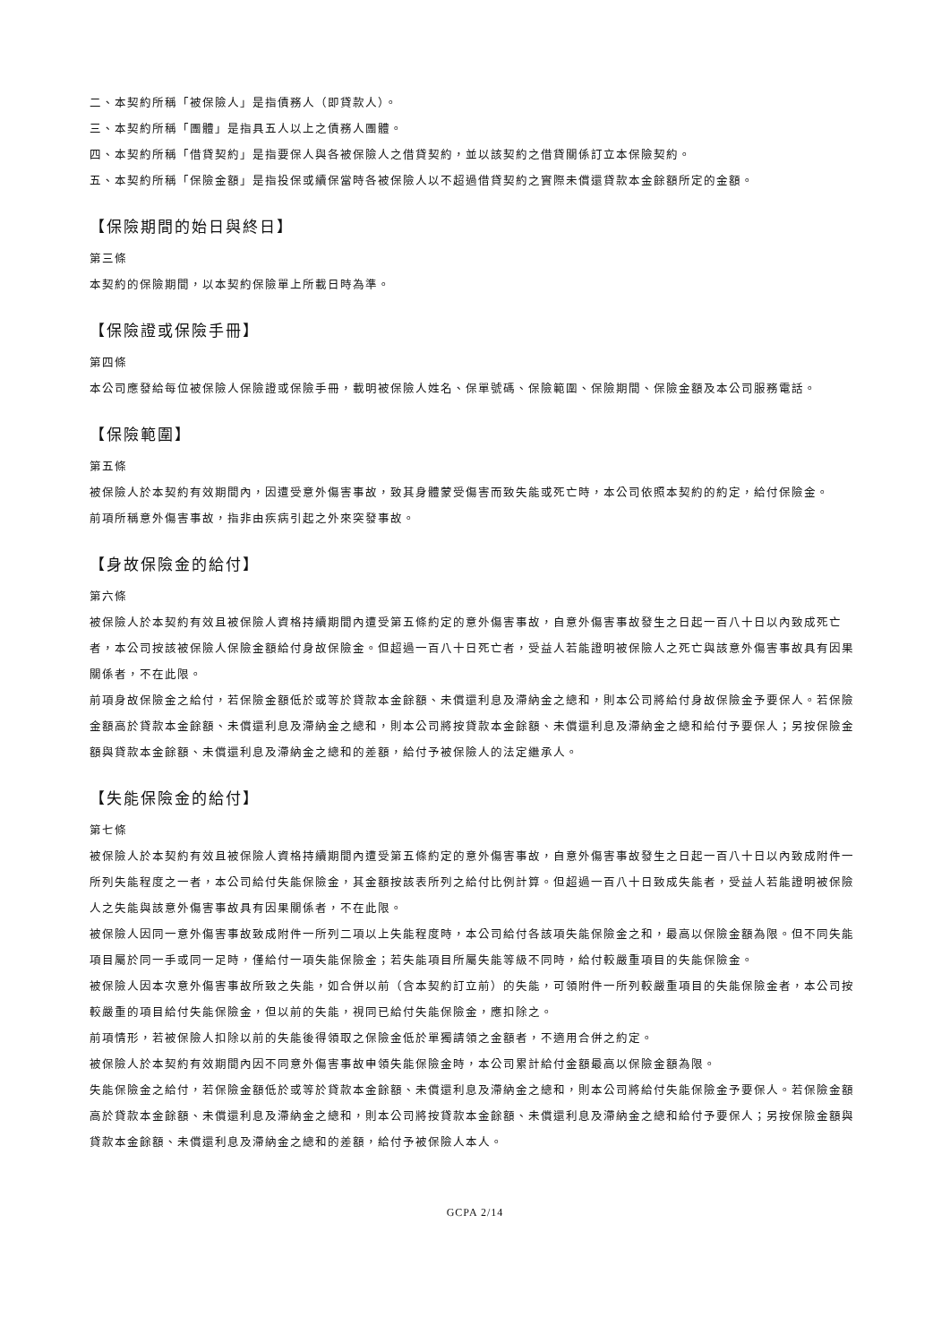二、本契約所稱「被保險人」是指債務人（即貸款人）。
三、本契約所稱「團體」是指具五人以上之債務人團體。
四、本契約所稱「借貸契約」是指要保人與各被保險人之借貸契約，並以該契約之借貸關係訂立本保險契約。
五、本契約所稱「保險金額」是指投保或續保當時各被保險人以不超過借貸契約之實際未償還貸款本金餘額所定的金額。
【保險期間的始日與終日】
第三條
本契約的保險期間，以本契約保險單上所載日時為準。
【保險證或保險手冊】
第四條
本公司應發給每位被保險人保險證或保險手冊，載明被保險人姓名、保單號碼、保險範圍、保險期間、保險金額及本公司服務電話。
【保險範圍】
第五條
被保險人於本契約有效期間內，因遭受意外傷害事故，致其身體蒙受傷害而致失能或死亡時，本公司依照本契約的約定，給付保險金。
前項所稱意外傷害事故，指非由疾病引起之外來突發事故。
【身故保險金的給付】
第六條
被保險人於本契約有效且被保險人資格持續期間內遭受第五條約定的意外傷害事故，自意外傷害事故發生之日起一百八十日以內致成死亡者，本公司按該被保險人保險金額給付身故保險金。但超過一百八十日死亡者，受益人若能證明被保險人之死亡與該意外傷害事故具有因果關係者，不在此限。
前項身故保險金之給付，若保險金額低於或等於貸款本金餘額、未償還利息及滯納金之總和，則本公司將給付身故保險金予要保人。若保險金額高於貸款本金餘額、未償還利息及滯納金之總和，則本公司將按貸款本金餘額、未償還利息及滯納金之總和給付予要保人；另按保險金額與貸款本金餘額、未償還利息及滯納金之總和的差額，給付予被保險人的法定繼承人。
【失能保險金的給付】
第七條
被保險人於本契約有效且被保險人資格持續期間內遭受第五條約定的意外傷害事故，自意外傷害事故發生之日起一百八十日以內致成附件一所列失能程度之一者，本公司給付失能保險金，其金額按該表所列之給付比例計算。但超過一百八十日致成失能者，受益人若能證明被保險人之失能與該意外傷害事故具有因果關係者，不在此限。
被保險人因同一意外傷害事故致成附件一所列二項以上失能程度時，本公司給付各該項失能保險金之和，最高以保險金額為限。但不同失能項目屬於同一手或同一足時，僅給付一項失能保險金；若失能項目所屬失能等級不同時，給付較嚴重項目的失能保險金。
被保險人因本次意外傷害事故所致之失能，如合併以前（含本契約訂立前）的失能，可領附件一所列較嚴重項目的失能保險金者，本公司按較嚴重的項目給付失能保險金，但以前的失能，視同已給付失能保險金，應扣除之。
前項情形，若被保險人扣除以前的失能後得領取之保險金低於單獨請領之金額者，不適用合併之約定。
被保險人於本契約有效期間內因不同意外傷害事故申領失能保險金時，本公司累計給付金額最高以保險金額為限。
失能保險金之給付，若保險金額低於或等於貸款本金餘額、未償還利息及滯納金之總和，則本公司將給付失能保險金予要保人。若保險金額高於貸款本金餘額、未償還利息及滯納金之總和，則本公司將按貸款本金餘額、未償還利息及滯納金之總和給付予要保人；另按保險金額與貸款本金餘額、未償還利息及滯納金之總和的差額，給付予被保險人本人。
GCPA 2/14